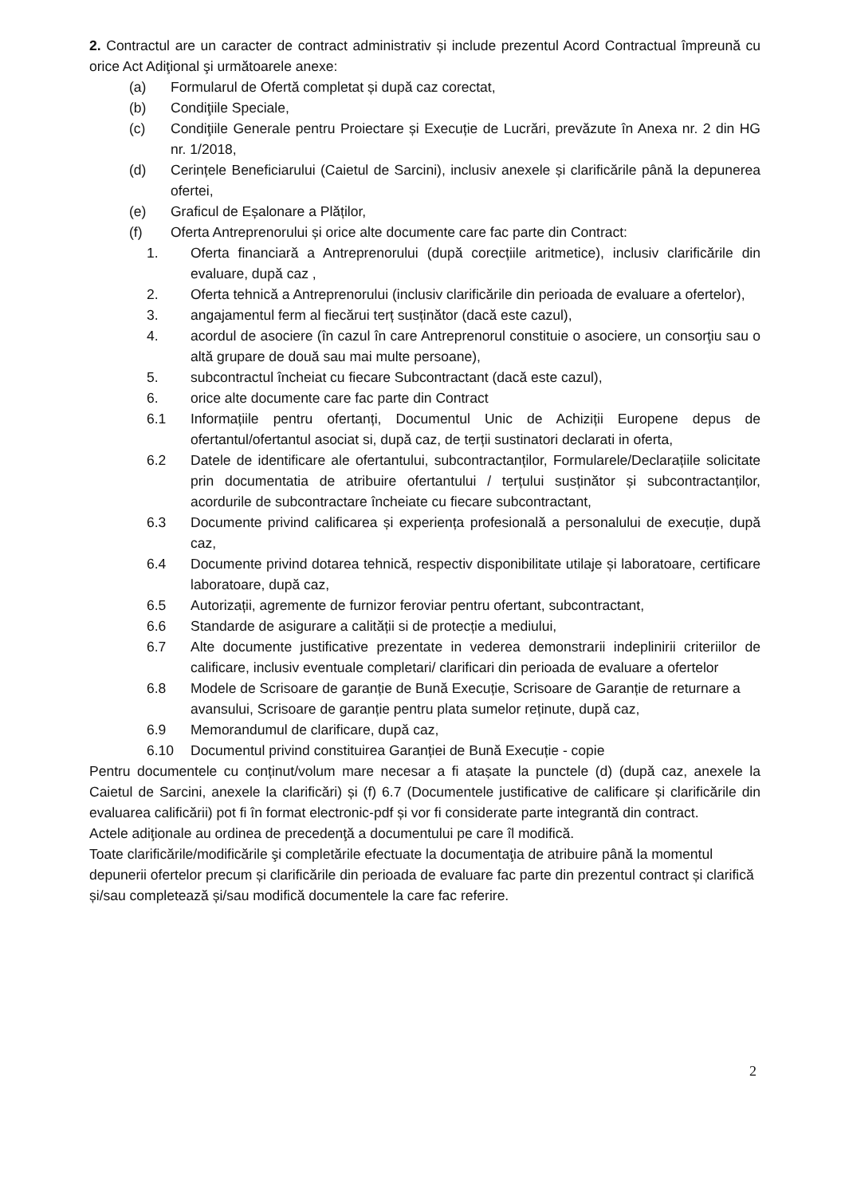2. Contractul are un caracter de contract administrativ și include prezentul Acord Contractual împreună cu orice Act Adiţional şi următoarele anexe:
(a) Formularul de Ofertă completat și după caz corectat,
(b) Condiţiile Speciale,
(c) Condiţiile Generale pentru Proiectare și Execuție de Lucrări, prevăzute în Anexa nr. 2 din HG nr. 1/2018,
(d) Cerințele Beneficiarului (Caietul de Sarcini), inclusiv anexele și clarificările până la depunerea ofertei,
(e) Graficul de Eșalonare a Plăților,
(f) Oferta Antreprenorului și orice alte documente care fac parte din Contract:
1. Oferta financiară a Antreprenorului (după corecțiile aritmetice), inclusiv clarificările din evaluare, după caz ,
2. Oferta tehnică a Antreprenorului (inclusiv clarificările din perioada de evaluare a ofertelor),
3. angajamentul ferm al fiecărui terț susținător (dacă este cazul),
4. acordul de asociere (în cazul în care Antreprenorul constituie o asociere, un consorţiu sau o altă grupare de două sau mai multe persoane),
5. subcontractul încheiat cu fiecare Subcontractant (dacă este cazul),
6. orice alte documente care fac parte din Contract
6.1 Informațiile pentru ofertanți, Documentul Unic de Achiziții Europene depus de ofertantul/ofertantul asociat si, după caz, de terții sustinatori declarati in oferta,
6.2 Datele de identificare ale ofertantului, subcontractanților, Formularele/Declarațiile solicitate prin documentatia de atribuire ofertantului / terțului susținător și subcontractanților, acordurile de subcontractare încheiate cu fiecare subcontractant,
6.3 Documente privind calificarea și experiența profesională a personalului de execuție, după caz,
6.4 Documente privind dotarea tehnică, respectiv disponibilitate utilaje și laboratoare, certificare laboratoare, după caz,
6.5 Autorizații, agremente de furnizor feroviar pentru ofertant, subcontractant,
6.6 Standarde de asigurare a calității si de protecție a mediului,
6.7 Alte documente justificative prezentate in vederea demonstrarii indeplinirii criteriilor de calificare, inclusiv eventuale completari/ clarificari din perioada de evaluare a ofertelor
6.8 Modele de Scrisoare de garanție de Bună Execuție, Scrisoare de Garanție de returnare a avansului, Scrisoare de garanție pentru plata sumelor reținute, după caz,
6.9 Memorandumul de clarificare, după caz,
6.10 Documentul privind constituirea Garanției de Bună Execuție - copie
Pentru documentele cu conținut/volum mare necesar a fi atașate la punctele (d) (după caz, anexele la Caietul de Sarcini, anexele la clarificări) și (f) 6.7 (Documentele justificative de calificare și clarificările din evaluarea calificării) pot fi în format electronic-pdf și vor fi considerate parte integrantă din contract.
Actele adiţionale au ordinea de precedenţă a documentului pe care îl modifică.
Toate clarificările/modificările şi completările efectuate la documentaţia de atribuire până la momentul depunerii ofertelor precum și clarificările din perioada de evaluare fac parte din prezentul contract și clarifică și/sau completează și/sau modifică documentele la care fac referire.
2